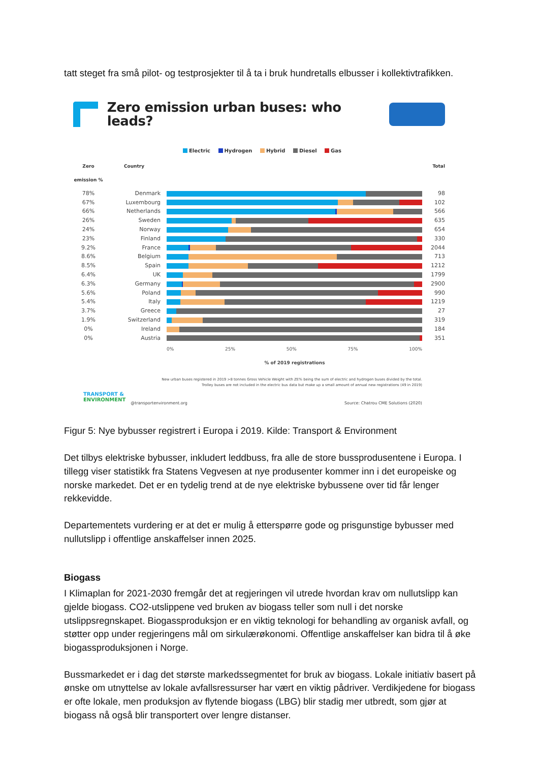tatt steget fra små pilot- og testprosjekter til å ta i bruk hundretalls elbusser i kollektivtrafikken.
Zero emission urban buses: who leads?
Electric Hydrogen Hybrid Diesel Gas
Zero emission %
Country
Total
78%
Denmark
98
67%
Luxembourg
102
66%
Netherlands
566
26%
Sweden
635
24%
Norway
654
23%
Finland
330
9.2%
France
2044
8.6%
Belgium
713
8.5%
Spain
1212
6.4%
UK
1799
6.3%
Germany
2900
5.6%
Poland
990
5.4%
Italy
1219
3.7%
Greece
27
1.9%
Switzerland
319
0%
Ireland
184
0%
Austria
351
0% 25% 50% 75% 100%
% of 2019 registrations
New urban buses registered in 2019 >8 tonnes Gross Vehicle Weight with ZE% being the sum of electric and hydrogen buses divided by the total.
Trolley buses are not included in the electric bus data but make up a small amount of annual new registrations (49 in 2019)
TRANSPORT &
ENVIRONMENT
@transportenvironment.org
Source: Chatrou CME Solutions (2020)
Figur 5: Nye bybusser registrert i Europa i 2019. Kilde: Transport & Environment
Det tilbys elektriske bybusser, inkludert leddbuss, fra alle de store bussprodusentene i Europa. I tillegg viser statistikk fra Statens Vegvesen at nye produsenter kommer inn i det europeiske og norske markedet. Det er en tydelig trend at de nye elektriske bybussene over tid får lenger rekkevidde.
Departementets vurdering er at det er mulig å etterspørre gode og prisgunstige bybusser med nullutslipp i offentlige anskaffelser innen 2025.
Biogass
I Klimaplan for 2021-2030 fremgår det at regjeringen vil utrede hvordan krav om nullutslipp kan gjelde biogass. CO2-utslippene ved bruken av biogass teller som null i det norske utslippsregnskapet. Biogassproduksjon er en viktig teknologi for behandling av organisk avfall, og støtter opp under regjeringens mål om sirkulærøkonomi. Offentlige anskaffelser kan bidra til å øke biogassproduksjonen i Norge.
Bussmarkedet er i dag det største markedssegmentet for bruk av biogass. Lokale initiativ basert på ønske om utnyttelse av lokale avfallsressurser har vært en viktig pådriver. Verdikjedene for biogass er ofte lokale, men produksjon av flytende biogass (LBG) blir stadig mer utbredt, som gjør at biogass nå også blir transportert over lengre distanser.